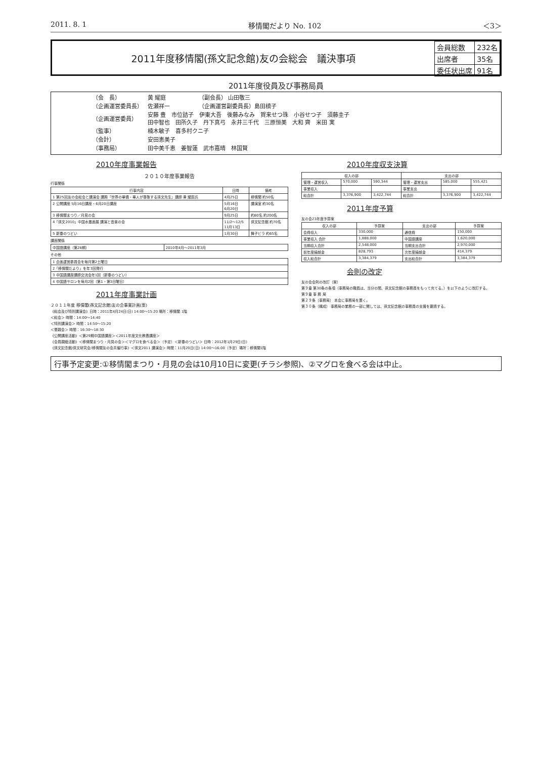2011. 8. 1 移情閣だより No. 102 ＜3＞
2011年度移情閣(孫文記念館)友の会総会　議決事項
| 会員総数 | 232名 |
| 出席者 | 35名 |
| 委任状出席 | 91名 |
2011年度役員及び事務局員
| （会 長） | 黄 耀庭 | （副会長） 山田敬三 |
| （企画運営委員長） | 佐瀬祥一 | （企画運営副委員長）島田槙子 |
| （企画運営委員） | 安藤 豊 市位詰子 伊東大吾 後藤みなみ 賀来せつ珠 小谷せつ子 須藤圭子 田中智也 田所久子 丹下真弓 永井三千代 三原恒美 大和 齊 米田 実 | |
| （監事） | 楠木敏子 喜多村クニ子 | |
| （会計） | 安田恵美子 | |
| （事務局） | 田中美千恵 姜智蓮 武市嘉晴 林国賢 | |
2010年度事業報告
２０１０年度事業報告
行事関係
| 行事内容 | 日時 | 備考 |
| --- | --- | --- |
| 1 第25回友の会総会と講演会 講題『世界の華僑・華人が尊敬する孫文先生』講師 黄 耀庭氏 | 4月25日 | 移情閣 約50名 |
| 2 公開講座 5月16日講座・6月20日講座 | 5月16日 6月20日 | 講演室 約30名 |
| 3 移情閣まつり／月見の会 | 9月25日 | 約80名 約200名 |
| 4「孫文2010」中国水墨画展 講演と音楽の会 | 11/2〜12/5 11月13日 | 孫文記念館 約70名 |
| 5 新春のつどい | 1月30日 | 舞子ビラ 約65名 |
講座関係
| 中国語講座（第28期） | 2010年4月〜2011年3月 |
その他
| 1 企画運営委員会を毎月第2土曜日 |
| 2「移情閣だより」を年3回発行 |
| 3 中国語講座講師交流会年1回（新春のつどい） |
| 4 中国語サロンを毎月2回（第1・第3日曜日） |
2011年度事業計画
２０１１年度 移情閣(孫文記念館)友の会事業計画(案)
《総会及び特別講演会》日時：2011年4月24日(日) 14:00〜15:20 場所：移情閣 1階
＜総会＞ 時間：14:00〜14:40
＜特別講演会＞ 時間：14:50〜15:20
＜懇親会＞ 時間：16:30〜18:30
《公開講座活動》＜第29期中国語講座＞＜2011年度文化教養講座＞
《会員親睦活動》＜移情閣まつり・月見の会＞＜マグロを食べる会＞（予定）＜新春のつどい＞ 日時：2012年1月29日(日)
《孫文記念館/孫文研究会/移情閣友の会共催行事》＜孫文2011 講演会＞ 時間：11月20日(日) 14:00〜16:00（予定）場所：移情閣1階
2010年度収支決算
| 収入の部 | | | 支出の部 | | |
| --- | --- | --- | --- | --- | --- |
| 管理・運営収入 | 570,000 | 590,344 | 管理・運営支出 | 585,000 | 555,421 |
| 事業収入 | | | 事業支出 | | |
| 総合計 | 3,376,900 | 3,422,744 | 総合計 | 3,376,900 | 3,422,744 |
2011年度予算
友の会23年度予算案
| 収入の部 | 予算案 | 支出の部 | 予算案 |
| --- | --- | --- | --- |
| 会費収入 | 330,000 | 通信費 | 150,000 |
| 事業収入 合計 | 1,888,000 | 中国語講座 | 1,620,000 |
| 当期収入合計 | 2,548,000 | 当期支出合計 | 2,970,000 |
| 前年度繰越金 | 828,793 | 次年度繰越金 | 414,379 |
| 収入総合計 | 3,384,379 | 支出総合計 | 3,384,379 |
会則の改定
友の会会則の改訂（案）
第９章 第30条の条項（事務局の職員は、当分の間、孫文記念館の事務員をもって充てる。）を以下のように改訂する。
第９章 事 務 局
第２９条（事務局） 本会に事務局を置く。
第３０条（構成） 事務局の業務の一部に関しては、孫文記念館の事務員の支援を要請する。
行事予定変更:①移情閣まつり・月見の会は10月10日に変更(チラシ参照)、②マグロを食べる会は中止。